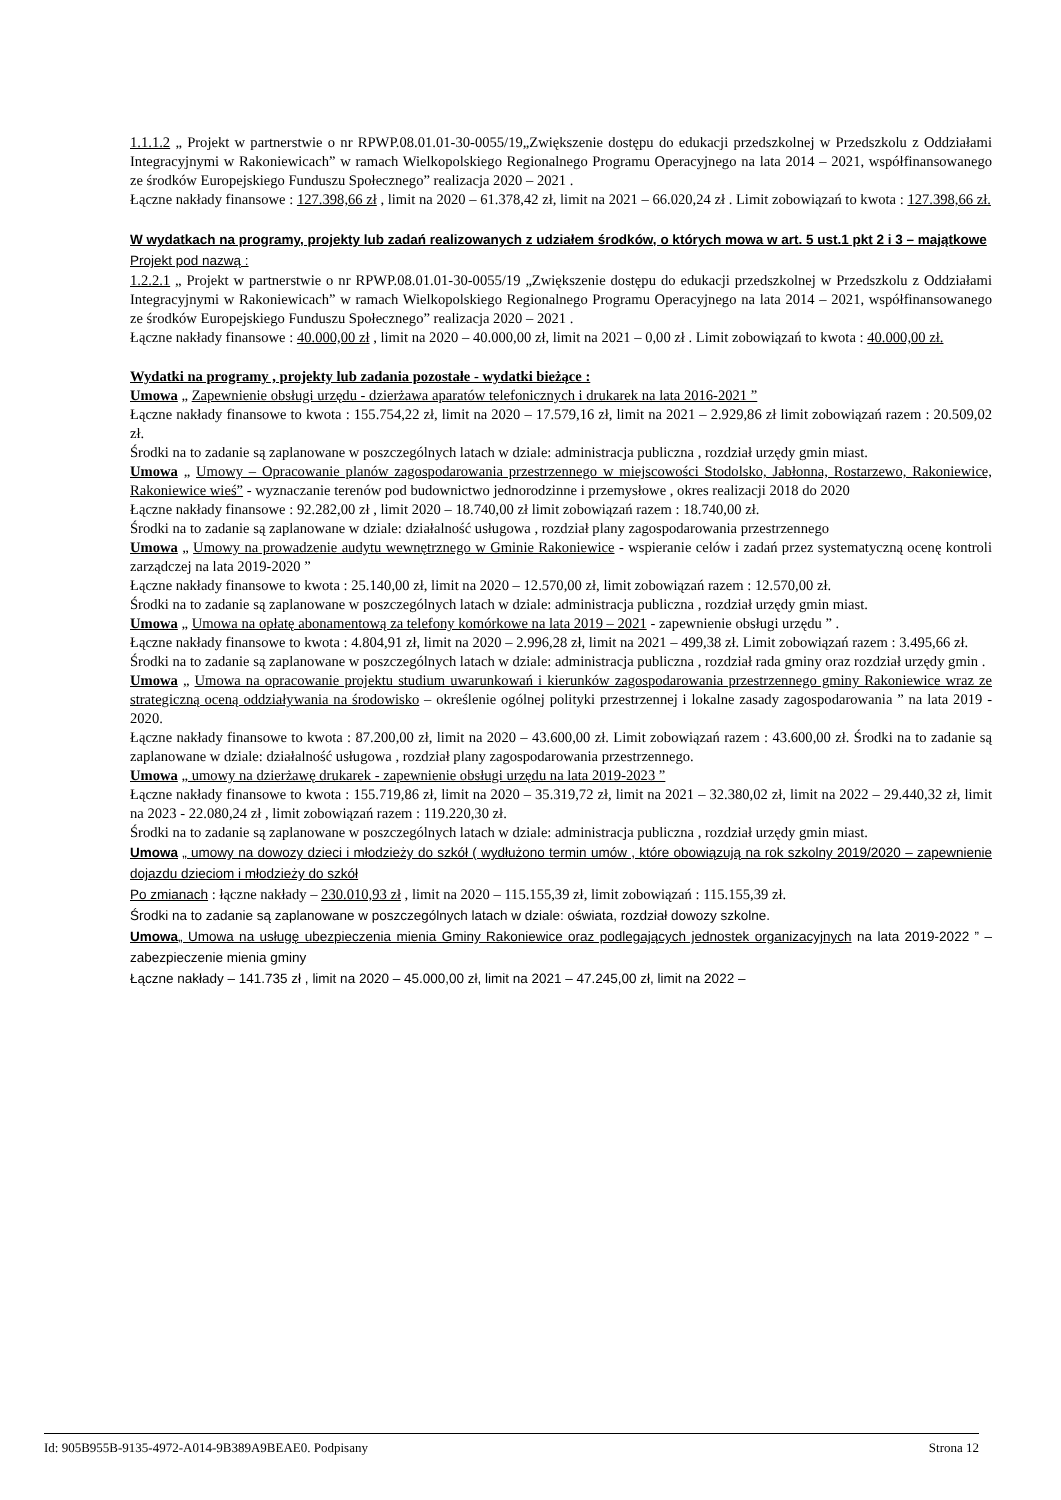1.1.1.2 „ Projekt w partnerstwie o nr RPWP.08.01.01-30-0055/19„Zwiększenie dostępu do edukacji przedszkolnej w Przedszkolu z Oddziałami Integracyjnymi w Rakoniewicach” w ramach Wielkopolskiego Regionalnego Programu Operacyjnego na lata 2014 – 2021, współfinansowanego ze środków Europejskiego Funduszu Społecznego” realizacja 2020 – 2021 .
Łączne nakłady finansowe : 127.398,66 zł , limit na 2020 – 61.378,42 zł, limit na 2021 – 66.020,24 zł . Limit zobowiązań to kwota : 127.398,66 zł.
W wydatkach na programy, projekty lub zadań realizowanych z udziałem środków, o których mowa w art. 5 ust.1 pkt 2 i 3 – majątkowe
Projekt pod nazwą :
1.2.2.1 „ Projekt w partnerstwie o nr RPWP.08.01.01-30-0055/19 „Zwiększenie dostępu do edukacji przedszkolnej w Przedszkolu z Oddziałami Integracyjnymi w Rakoniewicach” w ramach Wielkopolskiego Regionalnego Programu Operacyjnego na lata 2014 – 2021, współfinansowanego ze środków Europejskiego Funduszu Społecznego” realizacja 2020 – 2021 .
Łączne nakłady finansowe : 40.000,00 zł , limit na 2020 – 40.000,00 zł, limit na 2021 – 0,00 zł . Limit zobowiązań to kwota : 40.000,00 zł.
Wydatki na programy , projekty lub zadania pozostałe - wydatki bieżące :
Umowa „ Zapewnienie obsługi urzędu - dzierżawa aparatów telefonicznych i drukarek na lata 2016-2021 ”
Łączne nakłady finansowe to kwota : 155.754,22 zł, limit na 2020 – 17.579,16 zł, limit na 2021 – 2.929,86 zł limit zobowiązań razem : 20.509,02 zł.
Środki na to zadanie są zaplanowane w poszczególnych latach w dziale: administracja publiczna , rozdział urzędy gmin miast.
Umowa „ Umowy – Opracowanie planów zagospodarowania przestrzennego w miejscowości Stodolsko, Jabłonna, Rostarzewo, Rakoniewice, Rakoniewice wieś” - wyznaczanie terenów pod budownictwo jednorodzinne i przemysłowe , okres realizacji 2018 do 2020
Łączne nakłady finansowe : 92.282,00 zł , limit 2020 – 18.740,00 zł limit zobowiązań razem : 18.740,00 zł.
Środki na to zadanie są zaplanowane w dziale: działalność usługowa , rozdział plany zagospodarowania przestrzennego
Umowa „ Umowy na prowadzenie audytu wewnętrznego w Gminie Rakoniewice - wspieranie celów i zadań przez systematyczną ocenę kontroli zarządczej na lata 2019-2020 ”
Łączne nakłady finansowe to kwota : 25.140,00 zł, limit na 2020 – 12.570,00 zł, limit zobowiązań razem : 12.570,00 zł.
Środki na to zadanie są zaplanowane w poszczególnych latach w dziale: administracja publiczna , rozdział urzędy gmin miast.
Umowa „ Umowa na opłatę abonamentową za telefony komórkowe na lata 2019 – 2021 - zapewnienie obsługi urzędu ” .
Łączne nakłady finansowe to kwota : 4.804,91 zł, limit na 2020 – 2.996,28 zł, limit na 2021 – 499,38 zł. Limit zobowiązań razem : 3.495,66 zł.
Środki na to zadanie są zaplanowane w poszczególnych latach w dziale: administracja publiczna , rozdział rada gminy oraz rozdział urzędy gmin .
Umowa „ Umowa na opracowanie projektu studium uwarunkowań i kierunków zagospodarowania przestrzennego gminy Rakoniewice wraz ze strategiczną oceną oddziaływania na środowisko – określenie ogólnej polityki przestrzennej i lokalne zasady zagospodarowania ” na lata 2019 - 2020.
Łączne nakłady finansowe to kwota : 87.200,00 zł, limit na 2020 – 43.600,00 zł. Limit zobowiązań razem : 43.600,00 zł. Środki na to zadanie są zaplanowane w dziale: działalność usługowa , rozdział plany zagospodarowania przestrzennego.
Umowa „ umowy na dzierżawę drukarek - zapewnienie obsługi urzędu na lata 2019-2023 ”
Łączne nakłady finansowe to kwota : 155.719,86 zł, limit na 2020 – 35.319,72 zł, limit na 2021 – 32.380,02 zł, limit na 2022 – 29.440,32 zł, limit na 2023 - 22.080,24 zł , limit zobowiązań razem : 119.220,30 zł.
Środki na to zadanie są zaplanowane w poszczególnych latach w dziale: administracja publiczna , rozdział urzędy gmin miast.
Umowa „ umowy na dowozy dzieci i młodzieży do szkół ( wydłużono termin umów , które obowiązują na rok szkolny 2019/2020 – zapewnienie dojazdu dzieciom i młodzieży do szkół
Po zmianach : łączne nakłady – 230.010,93 zł , limit na 2020 – 115.155,39 zł, limit zobowiązań : 115.155,39 zł.
Środki na to zadanie są zaplanowane w poszczególnych latach w dziale: oświata, rozdział dowozy szkolne.
Umowa„ Umowa na usługę ubezpieczenia mienia Gminy Rakoniewice oraz podlegających jednostek organizacyjnych na lata 2019-2022 ” – zabezpieczenie mienia gminy
Łączne nakłady – 141.735 zł , limit na 2020 – 45.000,00 zł, limit na 2021 – 47.245,00 zł, limit na 2022 –
Id: 905B955B-9135-4972-A014-9B389A9BEAE0. Podpisany Strona 12